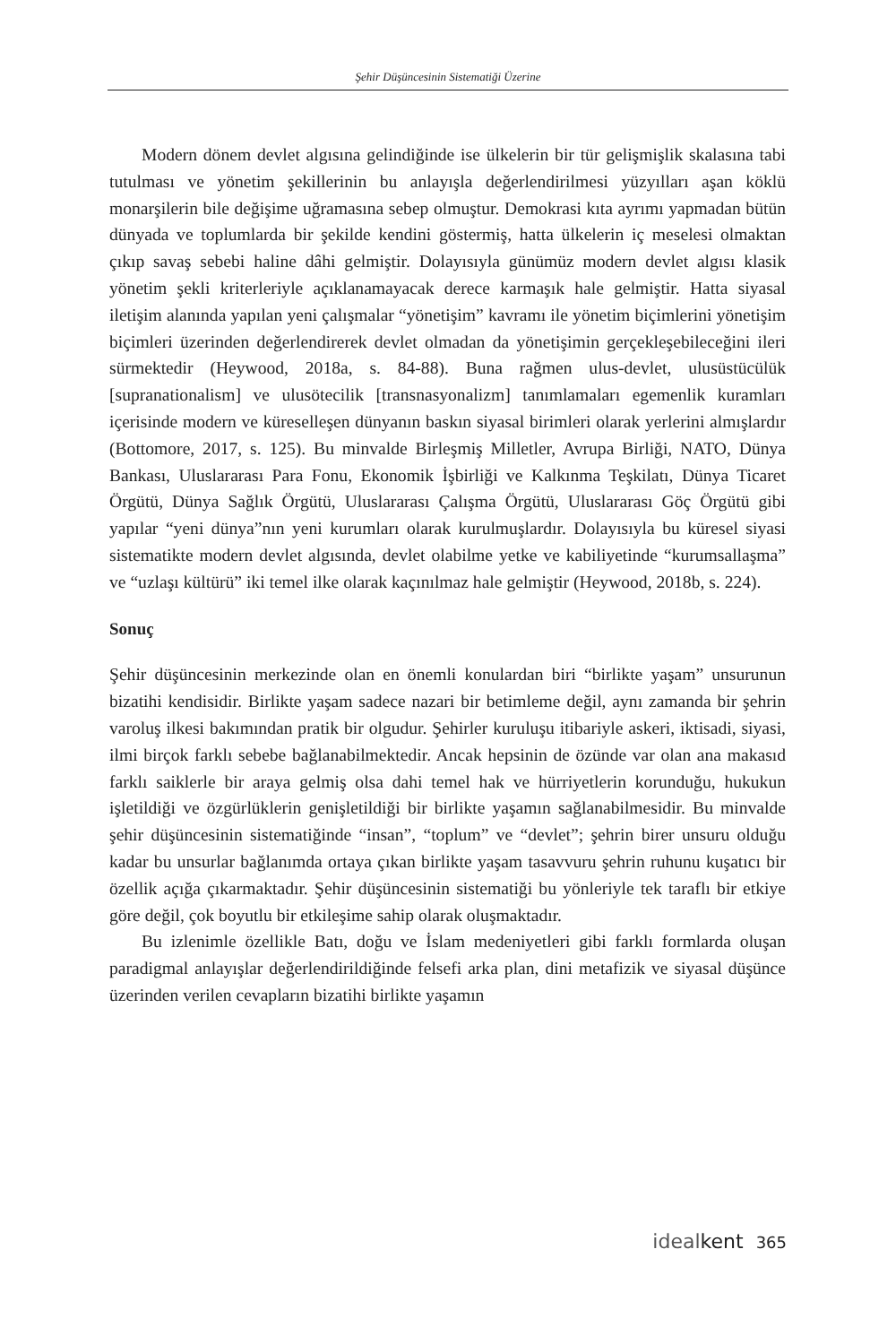Şehir Düşüncesinin Sistematiği Üzerine
Modern dönem devlet algısına gelindiğinde ise ülkelerin bir tür gelişmişlik skalasına tabi tutulması ve yönetim şekillerinin bu anlayışla değerlendirilmesi yüzyılları aşan köklü monarşilerin bile değişime uğramasına sebep olmuştur. Demokrasi kıta ayrımı yapmadan bütün dünyada ve toplumlarda bir şekilde kendini göstermiş, hatta ülkelerin iç meselesi olmaktan çıkıp savaş sebebi haline dâhi gelmiştir. Dolayısıyla günümüz modern devlet algısı klasik yönetim şekli kriterleriyle açıklanamayacak derece karmaşık hale gelmiştir. Hatta siyasal iletişim alanında yapılan yeni çalışmalar “yönetişim” kavramı ile yönetim biçimlerini yönetişim biçimleri üzerinden değerlendirerek devlet olmadan da yönetişimin gerçekleşebileceğini ileri sürmektedir (Heywood, 2018a, s. 84-88). Buna rağmen ulus-devlet, ulusüstücülük [supranationalism] ve ulusötecilik [transnasyonalizm] tanımlamaları egemenlik kuramları içerisinde modern ve küreselleşen dünyanın baskın siyasal birimleri olarak yerlerini almışlardır (Bottomore, 2017, s. 125). Bu minvalde Birleşmiş Milletler, Avrupa Birliği, NATO, Dünya Bankası, Uluslararası Para Fonu, Ekonomik İşbirliği ve Kalkınma Teşkilatı, Dünya Ticaret Örgütü, Dünya Sağlık Örgütü, Uluslararası Çalışma Örgütü, Uluslararası Göç Örgütü gibi yapılar “yeni dünya”nın yeni kurumları olarak kurulmuşlardır. Dolayısıyla bu küresel siyasi sistematikte modern devlet algısında, devlet olabilme yetke ve kabiliyetinde “kurumsallaşma” ve “uzlaşı kültürü” iki temel ilke olarak kaçınılmaz hale gelmiştir (Heywood, 2018b, s. 224).
Sonuç
Şehir düşüncesinin merkezinde olan en önemli konulardan biri “birlikte yaşam” unsurunun bizatihi kendisidir. Birlikte yaşam sadece nazari bir betimleme değil, aynı zamanda bir şehrin varoluş ilkesi bakımından pratik bir olgudur. Şehirler kuruluşu itibariyle askeri, iktisadi, siyasi, ilmi birçok farklı sebebe bağlanabilmektedir. Ancak hepsinin de özünde var olan ana makasıd farklı saiklerle bir araya gelmiş olsa dahi temel hak ve hürriyetlerin korunduğu, hukukun işletildiği ve özgürlüklerin genişletildiği bir birlikte yaşamın sağlanabilmesidir. Bu minvalde şehir düşüncesinin sistematiğinde “insan”, “toplum” ve “devlet”; şehrin birer unsuru olduğu kadar bu unsurlar bağlanımda ortaya çıkan birlikte yaşam tasavvuru şehrin ruhunu kuşatıcı bir özellik açığa çıkarmaktadır. Şehir düşüncesinin sistematiği bu yönleriyle tek taraflı bir etkiye göre değil, çok boyutlu bir etkileşime sahip olarak oluşmaktadır.
Bu izlenimle özellikle Batı, doğu ve İslam medeniyetleri gibi farklı formlarda oluşan paradigmal anlayışlar değerlendirildiğinde felsefi arka plan, dini metafizik ve siyasal düşünce üzerinden verilen cevapların bizatihi birlikte yaşamın
idealkent 365